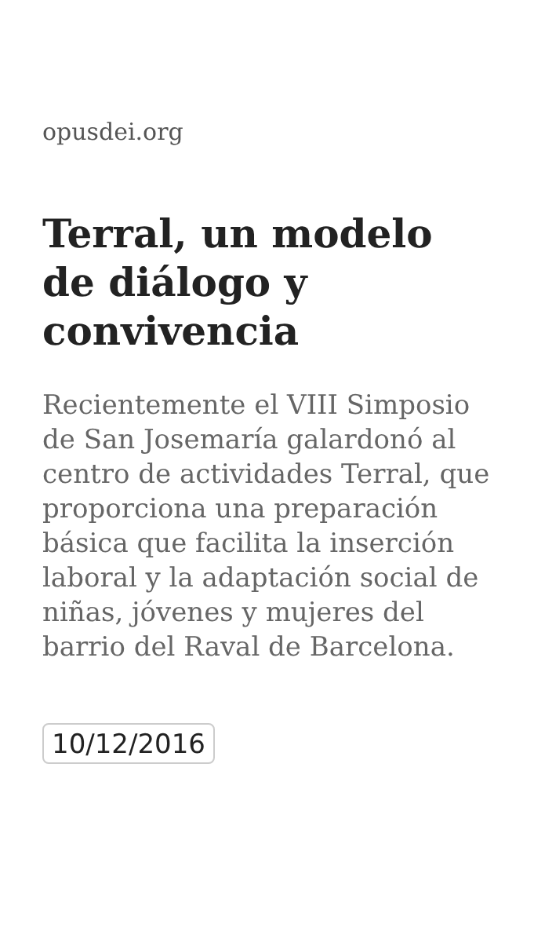opusdei.org
Terral, un modelo de diálogo y convivencia
Recientemente el VIII Simposio de San Josemaría galardonó al centro de actividades Terral, que proporciona una preparación básica que facilita la inserción laboral y la adaptación social de niñas, jóvenes y mujeres del barrio del Raval de Barcelona.
10/12/2016